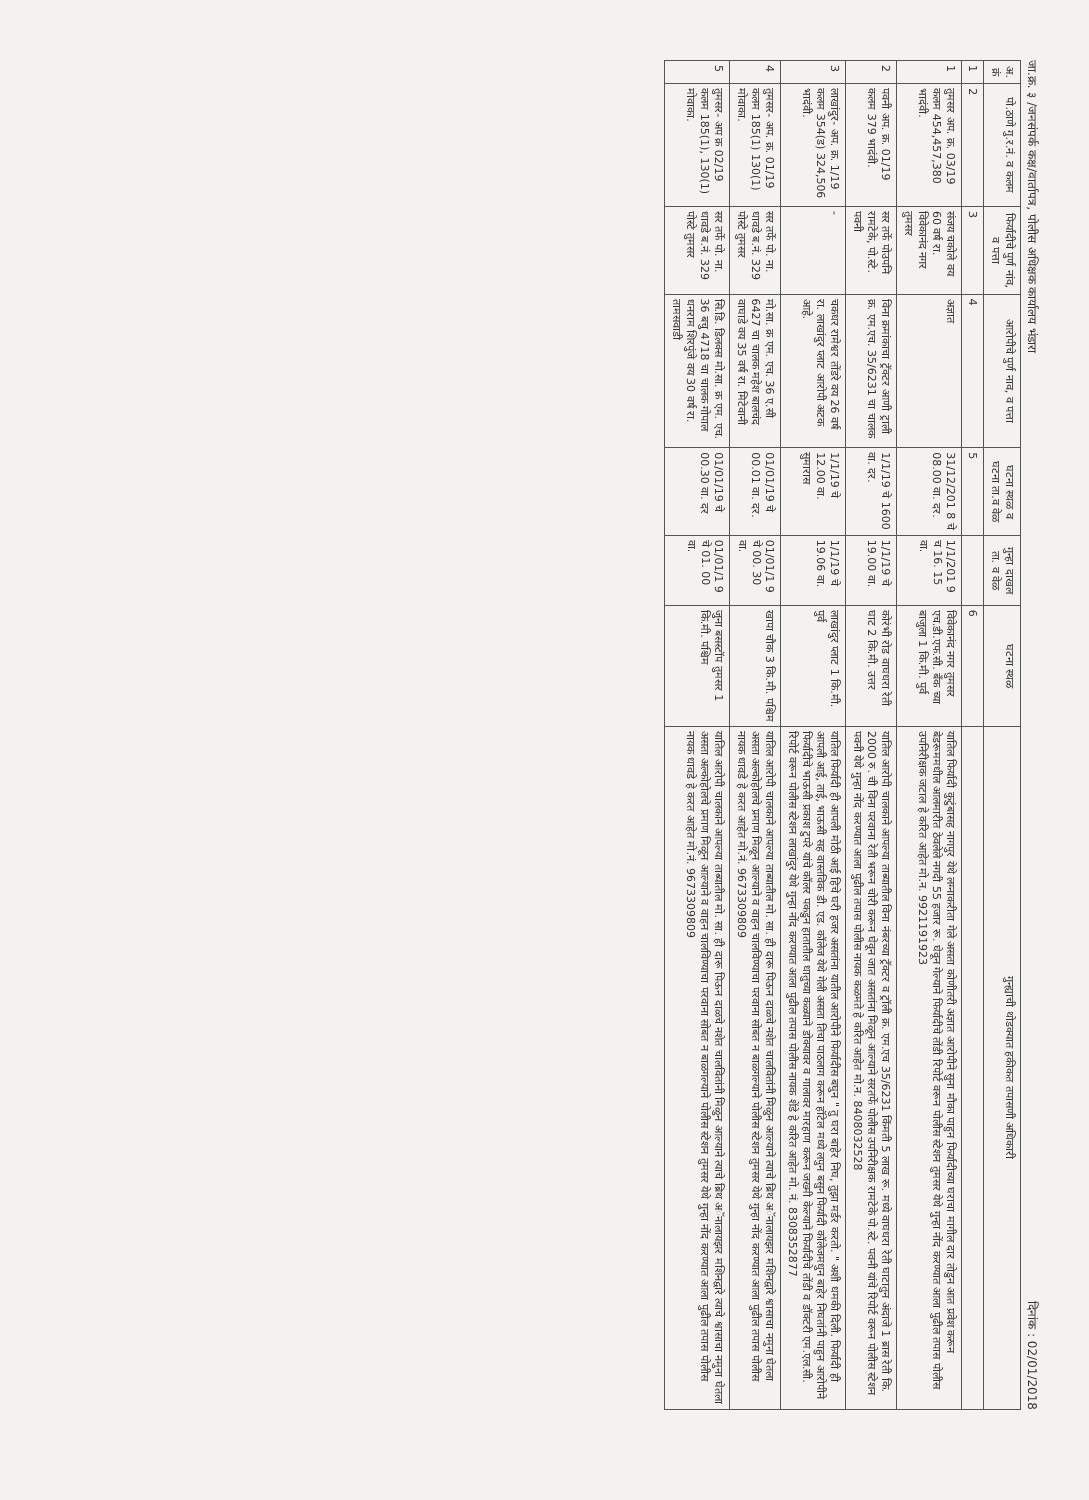जा.क्र. ३ /जनसंपर्क कक्ष/वार्तापत्र, पोलीस अधिक्षक कार्यालय भंडारा दिनांक : 02/01/2018
| अ. क्रं | पो.ठाणे गु.र.नं. व कलम | फिर्यादीचे पुर्ण नांव, व पत्ता | आरोपीचे पुर्ण नाव, व पत्ता | घटना स्थळ व घटना ता.व वेळ | गुन्हा दाखल ता. व वेळ | घटना स्थळ | गुन्ह्याची थोडक्यात हकीकत तपासणी अधिकारी |
| --- | --- | --- | --- | --- | --- | --- | --- |
| 1 | 2 | 3 | 4 | 5 | | 6 | |
| 1 | तुमसर अप. क्र. 03/19 कलम 454,457,380 भादंवी. | संजय चकोले वय 60 वर्ष रा. विवेकानंद नगर तुमसर | अज्ञात | 31/12/201 8 चे 08.00 वा. दर. | 1/1/201 9 च 16. 15 वा. | विवेकानंद नगर तुमसर एच.डी.एफ.सी. बँक च्या बाजुला 1 कि.मी. पुर्व | यातिल फिर्यादी कुटुंबासह नागपुर येथे लग्नाकरीता गेले असता कोणीतरी अज्ञात आरोपीने सुना मौका पाहुन फिर्यादीच्या घराचा मागील दार तोडुन आत प्रवेश करून बेडरूममधील आलमारीत ठेवलेले नगदी 55 हजार रू. घेवून गेल्याने फिर्यादीचे तोंडी रिपोर्ट वरून पोलीस स्टेशन तुमसर येथे गुन्हा नोंद करण्यात आला पुढील तपास पोलीस उपनिरीक्षक जटाल हे करित आहेत मो.न. 9921191923 |
| 2 | पवनी अप. क्र. 01/19 कलम 379 भादंवी. | सर तर्फे पोउपनि रामटेके, पो.स्टे. पवनी | विना क्रमांकाचा ट्रॅक्टर आणी ट्राली क्र. एम.एच. 35/6231 चा चालक | 1/1/19 चे 1600 वा. दर. | 1/1/19 चे 19.00 वा. | कोरंभी रोड वाघधरा रेती घाट 2 कि.मी. उत्तर | यातिल आरोपी चालकाने आपल्या ताब्यातील विना नंबरच्या ट्रॅक्टर व ट्रॉली क्र. एम.एच 35/6231 किंमती 5 लाख रू. मध्ये वाघधरा रेती घाटातुन अंदाजे 1 ब्रास रेती कि. 2000 रु. ची विना परवाना रेती भरून चोरी करून घेवून जात असतांना मिळून आल्याने सरतर्फे पोलीस उपनिरीक्षक रामटेके पो.स्टे. पवनी यांचे रिपोर्ट वरून पोलीस स्टेशन पवनी येथे गुन्हा नोंद करण्यात आला पुढील तपास पोलीस नायक कळमते हे करित आहेत मो.न. 8408032528 |
| 3 | लाखांदुर- अप. क्र. 1/19 कलम 354(ड) 324,506 भादंवी. | - | चकधर रामेश्वर तोंडरे वय 26 वर्ष रा. लाखांदुर प्लाट आरोपी अटक आहे. | 1/1/19 चे 12.00 वा. सुमारास | 1/1/19 चे 19.06 वा. | लाखांदुर प्लाट 1 कि.मी. पुर्व | यातिल फिर्यादी ही आपली मोठी आई हिचे घरी हजर असतांना यातील आरोपीने फिर्यादीस बघुन " तु घरा बाहेर निघ, तुझा मर्डर करतो. " अशी धमकी दिली. फिर्यादी ही आपली आई, ताई, भाऊसी सह वास्तविक डी. एड. कॉलेज येथे गेली असता तिचा पाठलाग करून हॉटेल मध्ये लपुन बसुन फिर्यादी कॉलेजमधुन बाहेर निघतांनी पाहुन आरोपीने फिर्यादीचे भाऊसी प्रकाश टुपरे यांचे कॉलर पकडुन हातातील धातुच्या कळ्याने डोक्यावर व गालावर मारहाण करून जख्मी केल्याने फिर्यादीचे तोंडी व डॉक्टरी एम.एल.सी. रिपोर्ट वरून पोलीस स्टेशन लाखांदुर येथे गुन्हा नोंद करण्यात आला पुढील तपास पोलीस नायक शेंडे हे करित आहेत मो. नं. 8308352877 |
| 4 | तुमसर- अप. क्र. 01/19 कलम 185(1) 130(1) मोवाका. | सर तर्फे पो. ना. धावडे ब.नं. 329 पोस्टे तुमसर | मो.सा. क्र एम. एच. 36 ए.सी 6427 चा चालक महेश बालचंद वाघाडे वय 35 वर्ष रा. मिटेवानी | 01/01/19 चे 00.01 वा. दर. | 01/01/1 9 चे 00. 30 वा. | खापा चौक 3 कि.मी. पश्चिम | यातिल आरोपी चालकाने आपल्या ताब्यातील मो. सा. ही दारू पिऊन दाळचे नशेत चालवितांनी मिळुन आल्याने त्याचे ब्रिथ अॅनालायझर मशिनद्वारे श्वासाचा नमुना घेतला असता अल्कोहोलचे प्रमाण मिळून आल्याने व वाहन चालविण्याचा परवाना सोबत न बाळगल्याने पोलीस स्टेशन तुमसर येथे गुन्हा नोंद करण्यात आला पुढील तपास पोलीस नायक धावडे हे करत आहेत मो.नं. 9673309809 |
| 5 | तुमसर- अप क्र 02/19 कलम 185(1), 130(1) मोवाका. | सर तर्फे पो. ना. धावडे ब.नं. 329 पोस्टे तुमसर | सि.डि. डिलक्स मो.सा. क्र एम. एच. 36 बचु 4718 चा चालक गोपाल धनराम शिरपुंजे वय 30 वर्ष रा. तामसवाडी | 01/01/19 चे 00.30 वा. दर | 01/01/1 9 चे 01. 00 वा. | जुना बसस्टॉप तुमसर 1 कि.मी. पश्चिम | यातिल आरोपी चालकाने आपल्या ताब्यातील मो. सा. ही दारू पिऊन दाळचे नशेत चालवितांनी मिळुन आल्याने त्याचे ब्रिथ अॅनालायझर मशिनद्वारे त्याचे श्वासाचा नमुना घेतला असता अल्कोहोलचे प्रमाण मिळून आल्याने व वाहन चालविण्याचा परवाना सोबत न बाळगल्याने पोलीस स्टेशन तुमसर येथे गुन्हा नोंद करण्यात आला पुढील तपास पोलीस नायक धावडे हे करत आहेत मो.नं. 9673309809 |